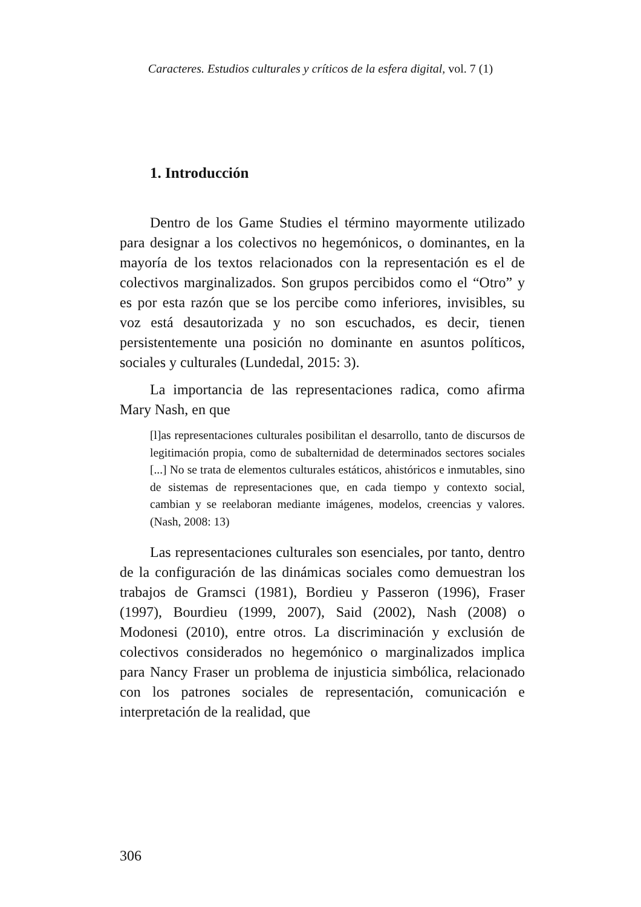Caracteres. Estudios culturales y críticos de la esfera digital, vol. 7 (1)
1. Introducción
Dentro de los Game Studies el término mayormente utilizado para designar a los colectivos no hegemónicos, o dominantes, en la mayoría de los textos relacionados con la representación es el de colectivos marginalizados. Son grupos percibidos como el “Otro” y es por esta razón que se los percibe como inferiores, invisibles, su voz está desautorizada y no son escuchados, es decir, tienen persistentemente una posición no dominante en asuntos políticos, sociales y culturales (Lundedal, 2015: 3).
La importancia de las representaciones radica, como afirma Mary Nash, en que
[l]as representaciones culturales posibilitan el desarrollo, tanto de discursos de legitimación propia, como de subalternidad de determinados sectores sociales [...] No se trata de elementos culturales estáticos, ahistóricos e inmutables, sino de sistemas de representaciones que, en cada tiempo y contexto social, cambian y se reelaboran mediante imágenes, modelos, creencias y valores. (Nash, 2008: 13)
Las representaciones culturales son esenciales, por tanto, dentro de la configuración de las dinámicas sociales como demuestran los trabajos de Gramsci (1981), Bordieu y Passeron (1996), Fraser (1997), Bourdieu (1999, 2007), Said (2002), Nash (2008) o Modonesi (2010), entre otros. La discriminación y exclusión de colectivos considerados no hegemónico o marginalizados implica para Nancy Fraser un problema de injusticia simbólica, relacionado con los patrones sociales de representación, comunicación e interpretación de la realidad, que
306